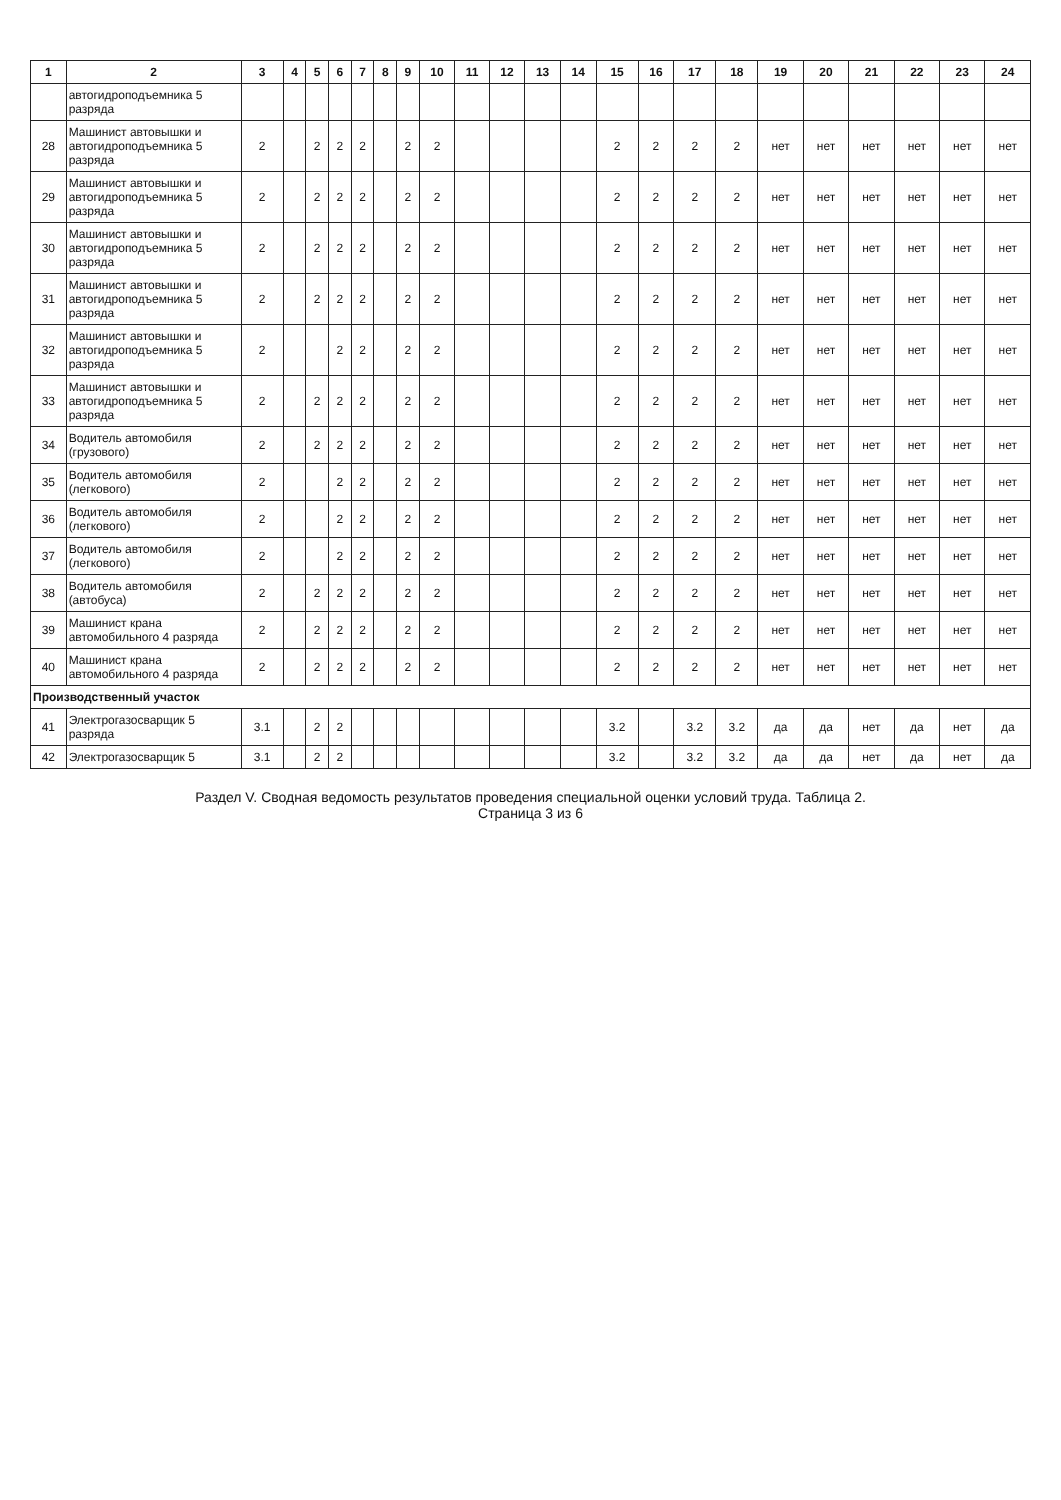| 1 | 2 | 3 | 4 | 5 | 6 | 7 | 8 | 9 | 10 | 11 | 12 | 13 | 14 | 15 | 16 | 17 | 18 | 19 | 20 | 21 | 22 | 23 | 24 |
| --- | --- | --- | --- | --- | --- | --- | --- | --- | --- | --- | --- | --- | --- | --- | --- | --- | --- | --- | --- | --- | --- | --- | --- |
| | автогидроподъемника 5 разряда | | | | | | | | | | | | | | | | | | | | | | |
| 28 | Машинист автовышки и автогидроподъемника 5 разряда | 2 | | 2 | 2 | 2 | | 2 | 2 | | | | | 2 | 2 | 2 | 2 | нет | нет | нет | нет | нет | нет |
| 29 | Машинист автовышки и автогидроподъемника 5 разряда | 2 | | 2 | 2 | 2 | | 2 | 2 | | | | | 2 | 2 | 2 | 2 | нет | нет | нет | нет | нет | нет |
| 30 | Машинист автовышки и автогидроподъемника 5 разряда | 2 | | 2 | 2 | 2 | | 2 | 2 | | | | | 2 | 2 | 2 | 2 | нет | нет | нет | нет | нет | нет |
| 31 | Машинист автовышки и автогидроподъемника 5 разряда | 2 | | 2 | 2 | 2 | | 2 | 2 | | | | | 2 | 2 | 2 | 2 | нет | нет | нет | нет | нет | нет |
| 32 | Машинист автовышки и автогидроподъемника 5 разряда | 2 | | | 2 | 2 | | 2 | 2 | | | | | 2 | 2 | 2 | 2 | нет | нет | нет | нет | нет | нет |
| 33 | Машинист автовышки и автогидроподъемника 5 разряда | 2 | | 2 | 2 | 2 | | 2 | 2 | | | | | 2 | 2 | 2 | 2 | нет | нет | нет | нет | нет | нет |
| 34 | Водитель автомобиля (грузового) | 2 | | 2 | 2 | 2 | | 2 | 2 | | | | | 2 | 2 | 2 | 2 | нет | нет | нет | нет | нет | нет |
| 35 | Водитель автомобиля (легкового) | 2 | | | 2 | 2 | | 2 | 2 | | | | | 2 | 2 | 2 | 2 | нет | нет | нет | нет | нет | нет |
| 36 | Водитель автомобиля (легкового) | 2 | | | 2 | 2 | | 2 | 2 | | | | | 2 | 2 | 2 | 2 | нет | нет | нет | нет | нет | нет |
| 37 | Водитель автомобиля (легкового) | 2 | | | 2 | 2 | | 2 | 2 | | | | | 2 | 2 | 2 | 2 | нет | нет | нет | нет | нет | нет |
| 38 | Водитель автомобиля (автобуса) | 2 | | 2 | 2 | 2 | | 2 | 2 | | | | | 2 | 2 | 2 | 2 | нет | нет | нет | нет | нет | нет |
| 39 | Машинист крана автомобильного 4 разряда | 2 | | 2 | 2 | 2 | | 2 | 2 | | | | | 2 | 2 | 2 | 2 | нет | нет | нет | нет | нет | нет |
| 40 | Машинист крана автомобильного 4 разряда | 2 | | 2 | 2 | 2 | | 2 | 2 | | | | | 2 | 2 | 2 | 2 | нет | нет | нет | нет | нет | нет |
| Производственный участок | | | | | | | | | | | | | | | | | | | | | | | |
| 41 | Электрогазосварщик 5 разряда | 3.1 | | 2 | 2 | | | | | | | | | 3.2 | | 3.2 | 3.2 | да | да | нет | да | нет | да |
| 42 | Электрогазосварщик 5 | 3.1 | | 2 | 2 | | | | | | | | | 3.2 | | 3.2 | 3.2 | да | да | нет | да | нет | да |
Раздел V. Сводная ведомость результатов проведения специальной оценки условий труда. Таблица 2.
Страница 3 из 6